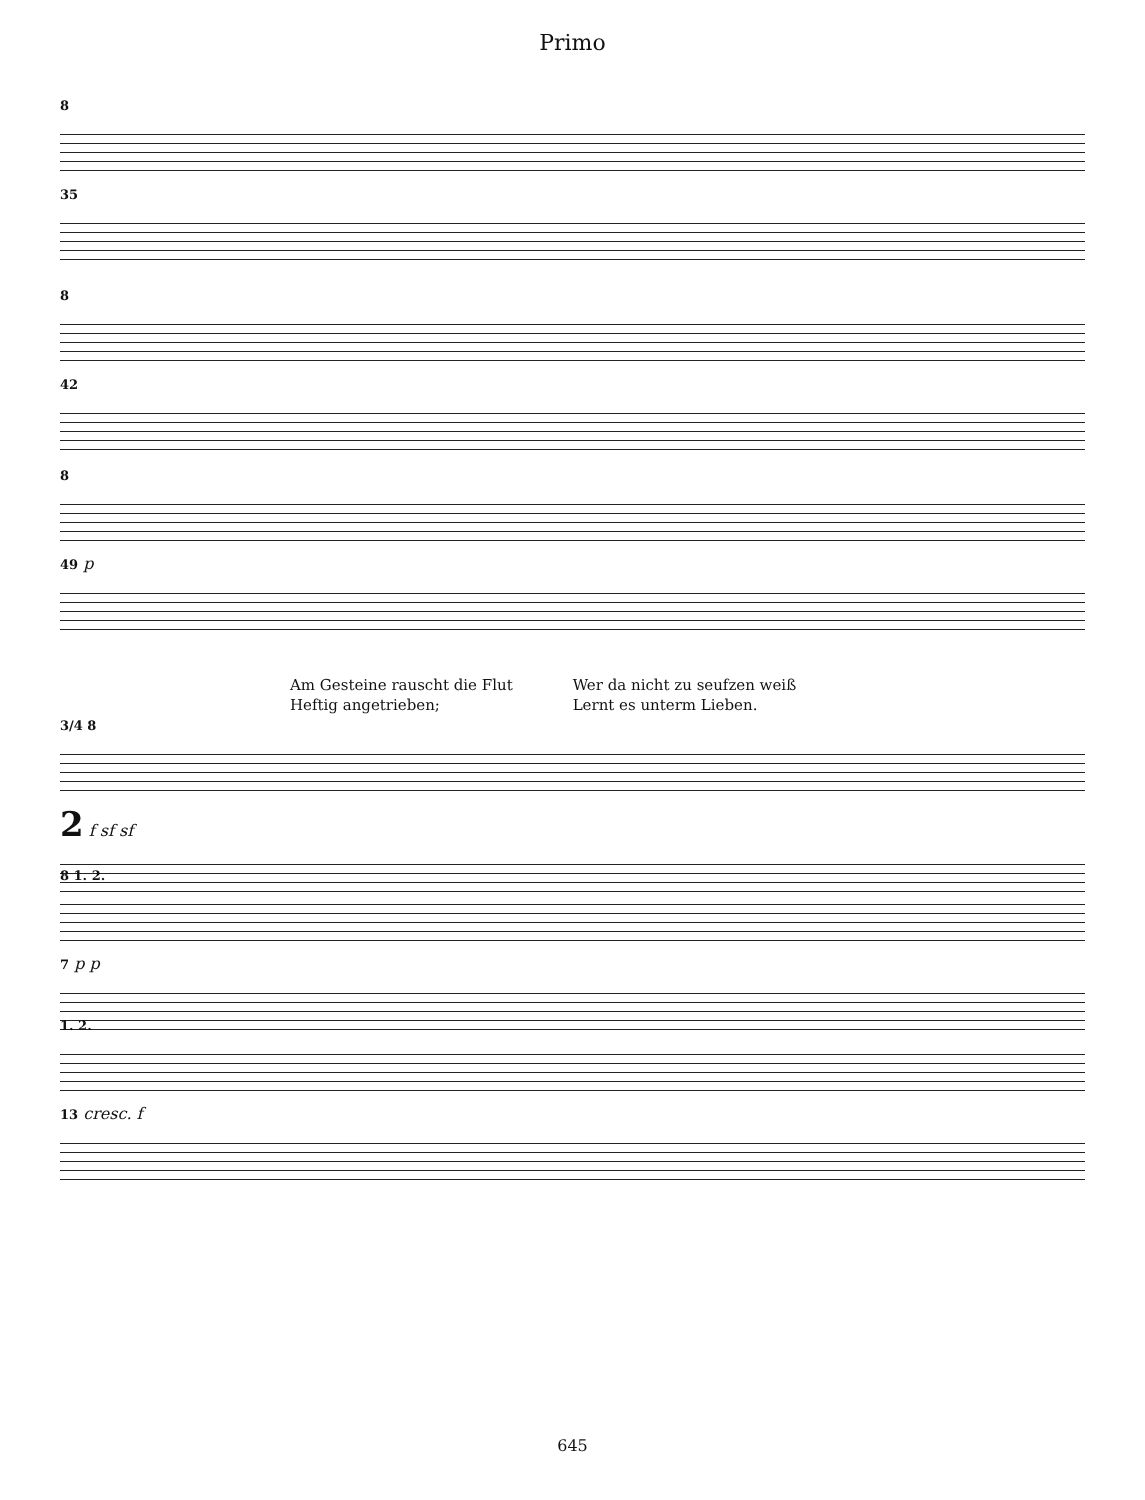Primo
8
35
8
42
8
49 p
Am Gesteine rauscht die Flut
Heftig angetrieben;
Wer da nicht zu seufzen weiß
Lernt es unterm Lieben.
3/4 8
2 f sf sf
8 1. 2.
7 p p
1. 2.
13 cresc. f
645